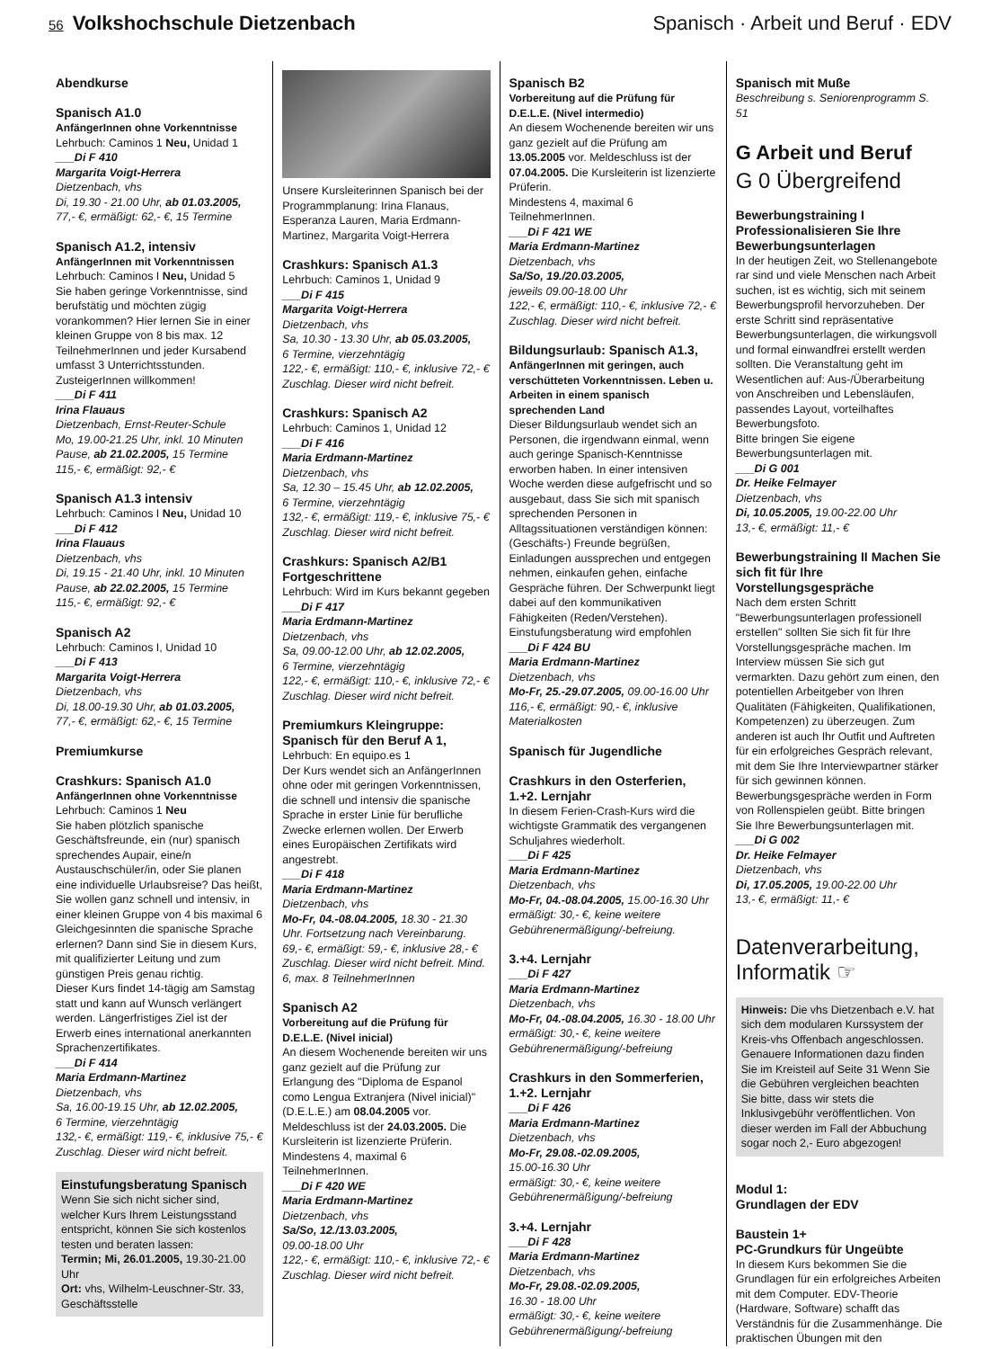56 Volkshochschule Dietzenbach Spanisch · Arbeit und Beruf · EDV
Abendkurse
Spanisch A1.0
AnfängerInnen ohne Vorkenntnisse
Lehrbuch: Caminos 1 Neu, Unidad 1
___Di F 410
Margarita Voigt-Herrera
Dietzenbach, vhs
Di, 19.30 - 21.00 Uhr, ab 01.03.2005,
77,- €, ermäßigt: 62,- €, 15 Termine
Spanisch A1.2, intensiv
AnfängerInnen mit Vorkenntnissen
Lehrbuch: Caminos I Neu, Unidad 5
Sie haben geringe Vorkenntnisse, sind berufstätig und möchten zügig vorankommen? Hier lernen Sie in einer kleinen Gruppe von 8 bis max. 12 TeilnehmerInnen und jeder Kursabend umfasst 3 Unterrichtsstunden. ZusteigerInnen willkommen!
___Di F 411
Irina Flauaus
Dietzenbach, Ernst-Reuter-Schule
Mo, 19.00-21.25 Uhr, inkl. 10 Minuten Pause, ab 21.02.2005, 15 Termine
115,- €, ermäßigt: 92,- €
Spanisch A1.3 intensiv
Lehrbuch: Caminos I Neu, Unidad 10
___Di F 412
Irina Flauaus
Dietzenbach, vhs
Di, 19.15 - 21.40 Uhr, inkl. 10 Minuten Pause, ab 22.02.2005, 15 Termine
115,- €, ermäßigt: 92,- €
Spanisch A2
Lehrbuch: Caminos I, Unidad 10
___Di F 413
Margarita Voigt-Herrera
Dietzenbach, vhs
Di, 18.00-19.30 Uhr, ab 01.03.2005,
77,- €, ermäßigt: 62,- €, 15 Termine
Premiumkurse
Crashkurs: Spanisch A1.0
AnfängerInnen ohne Vorkenntnisse
Lehrbuch: Caminos 1 Neu
Sie haben plötzlich spanische Geschäftsfreunde, ein (nur) spanisch sprechendes Aupair, eine/n Austauschschüler/in, oder Sie planen eine individuelle Urlaubsreise? Das heißt, Sie wollen ganz schnell und intensiv, in einer kleinen Gruppe von 4 bis maximal 6 Gleichgesinnten die spanische Sprache erlernen? Dann sind Sie in diesem Kurs, mit qualifizierter Leitung und zum günstigen Preis genau richtig.
Dieser Kurs findet 14-tägig am Samstag statt und kann auf Wunsch verlängert werden. Längerfristiges Ziel ist der Erwerb eines international anerkannten Sprachenzertifikates.
___Di F 414
Maria Erdmann-Martinez
Dietzenbach, vhs
Sa, 16.00-19.15 Uhr, ab 12.02.2005,
6 Termine, vierzehntägig
132,- €, ermäßigt: 119,- €, inklusive 75,- € Zuschlag. Dieser wird nicht befreit.
Einstufungsberatung Spanisch
Wenn Sie sich nicht sicher sind, welcher Kurs Ihrem Leistungsstand entspricht, können Sie sich kostenlos testen und beraten lassen:
Termin; Mi, 26.01.2005, 19.30-21.00 Uhr
Ort: vhs, Wilhelm-Leuschner-Str. 33, Geschäftsstelle
Unsere Kursleiterinnen Spanisch bei der Programmplanung: Irina Flanaus, Esperanza Lauren, Maria Erdmann-Martinez, Margarita Voigt-Herrera
Crashkurs: Spanisch A1.3
Lehrbuch: Caminos 1, Unidad 9
___Di F 415
Margarita Voigt-Herrera
Dietzenbach, vhs
Sa, 10.30 - 13.30 Uhr, ab 05.03.2005,
6 Termine, vierzehntägig
122,- €, ermäßigt: 110,- €, inklusive 72,- € Zuschlag. Dieser wird nicht befreit.
Crashkurs: Spanisch A2
Lehrbuch: Caminos 1, Unidad 12
___Di F 416
Maria Erdmann-Martinez
Dietzenbach, vhs
Sa, 12.30 – 15.45 Uhr, ab 12.02.2005,
6 Termine, vierzehntägig
132,- €, ermäßigt: 119,- €, inklusive 75,- € Zuschlag. Dieser wird nicht befreit.
Crashkurs: Spanisch A2/B1 Fortgeschrittene
Lehrbuch: Wird im Kurs bekannt gegeben
___Di F 417
Maria Erdmann-Martinez
Dietzenbach, vhs
Sa, 09.00-12.00 Uhr, ab 12.02.2005,
6 Termine, vierzehntägig
122,- €, ermäßigt: 110,- €, inklusive 72,- € Zuschlag. Dieser wird nicht befreit.
Premiumkurs Kleingruppe: Spanisch für den Beruf A 1,
Lehrbuch: En equipo.es 1
Der Kurs wendet sich an AnfängerInnen ohne oder mit geringen Vorkenntnissen, die schnell und intensiv die spanische Sprache in erster Linie für berufliche Zwecke erlernen wollen. Der Erwerb eines Europäischen Zertifikats wird angestrebt.
___Di F 418
Maria Erdmann-Martinez
Dietzenbach, vhs
Mo-Fr, 04.-08.04.2005, 18.30 - 21.30 Uhr. Fortsetzung nach Vereinbarung.
69,- €, ermäßigt: 59,- €, inklusive 28,- € Zuschlag. Dieser wird nicht befreit. Mind. 6, max. 8 TeilnehmerInnen
Spanisch A2
Vorbereitung auf die Prüfung für D.E.L.E. (Nivel inicial)
An diesem Wochenende bereiten wir uns ganz gezielt auf die Prüfung zur Erlangung des "Diploma de Espanol como Lengua Extranjera (Nivel inicial)" (D.E.L.E.) am 08.04.2005 vor. Meldeschluss ist der 24.03.2005. Die Kursleiterin ist lizenzierte Prüferin.
Mindestens 4, maximal 6 TeilnehmerInnen.
___Di F 420 WE
Maria Erdmann-Martinez
Dietzenbach, vhs
Sa/So, 12./13.03.2005,
09.00-18.00 Uhr
122,- €, ermäßigt: 110,- €, inklusive 72,- € Zuschlag. Dieser wird nicht befreit.
Spanisch B2
Vorbereitung auf die Prüfung für D.E.L.E. (Nivel intermedio)
An diesem Wochenende bereiten wir uns ganz gezielt auf die Prüfung am 13.05.2005 vor. Meldeschluss ist der 07.04.2005. Die Kursleiterin ist lizenzierte Prüferin.
Mindestens 4, maximal 6 TeilnehmerInnen.
___Di F 421 WE
Maria Erdmann-Martinez
Dietzenbach, vhs
Sa/So, 19./20.03.2005,
jeweils 09.00-18.00 Uhr
122,- €, ermäßigt: 110,- €, inklusive 72,- € Zuschlag. Dieser wird nicht befreit.
Bildungsurlaub: Spanisch A1.3,
AnfängerInnen mit geringen, auch verschütteten Vorkenntnissen. Leben u. Arbeiten in einem spanisch sprechenden Land
Dieser Bildungsurlaub wendet sich an Personen, die irgendwann einmal, wenn auch geringe Spanisch-Kenntnisse erworben haben. In einer intensiven Woche werden diese aufgefrischt und so ausgebaut, dass Sie sich mit spanisch sprechenden Personen in Alltagssituationen verständigen können: (Geschäfts-) Freunde begrüßen, Einladungen aussprechen und entgegen nehmen, einkaufen gehen, einfache Gespräche führen. Der Schwerpunkt liegt dabei auf den kommunikativen Fähigkeiten (Reden/Verstehen). Einstufungsberatung wird empfohlen
___Di F 424 BU
Maria Erdmann-Martinez
Dietzenbach, vhs
Mo-Fr, 25.-29.07.2005, 09.00-16.00 Uhr
116,- €, ermäßigt: 90,- €, inklusive Materialkosten
Spanisch für Jugendliche
Crashkurs in den Osterferien, 1.+2. Lernjahr
In diesem Ferien-Crash-Kurs wird die wichtigste Grammatik des vergangenen Schuljahres wiederholt.
___Di F 425
Maria Erdmann-Martinez
Dietzenbach, vhs
Mo-Fr, 04.-08.04.2005, 15.00-16.30 Uhr
ermäßigt: 30,- €, keine weitere Gebührenermäßigung/-befreiung.
3.+4. Lernjahr
___Di F 427
Maria Erdmann-Martinez
Dietzenbach, vhs
Mo-Fr, 04.-08.04.2005, 16.30 - 18.00 Uhr
ermäßigt: 30,- €, keine weitere Gebührenermäßigung/-befreiung
Crashkurs in den Sommerferien, 1.+2. Lernjahr
___Di F 426
Maria Erdmann-Martinez
Dietzenbach, vhs
Mo-Fr, 29.08.-02.09.2005,
15.00-16.30 Uhr
ermäßigt: 30,- €, keine weitere Gebührenermäßigung/-befreiung
3.+4. Lernjahr
___Di F 428
Maria Erdmann-Martinez
Dietzenbach, vhs
Mo-Fr, 29.08.-02.09.2005,
16.30 - 18.00 Uhr
ermäßigt: 30,- €, keine weitere Gebührenermäßigung/-befreiung
Spanisch mit Muße
Beschreibung s. Seniorenprogramm S. 51
G Arbeit und Beruf
G 0 Übergreifend
Bewerbungstraining I Professionalisieren Sie Ihre Bewerbungsunterlagen
In der heutigen Zeit, wo Stellenangebote rar sind und viele Menschen nach Arbeit suchen, ist es wichtig, sich mit seinem Bewerbungsprofil hervorzuheben. Der erste Schritt sind repräsentative Bewerbungsunterlagen, die wirkungsvoll und formal einwandfrei erstellt werden sollten. Die Veranstaltung geht im Wesentlichen auf: Aus-/Überarbeitung von Anschreiben und Lebensläufen, passendes Layout, vorteilhaftes Bewerbungsfoto.
Bitte bringen Sie eigene Bewerbungsunterlagen mit.
___Di G 001
Dr. Heike Felmayer
Dietzenbach, vhs
Di, 10.05.2005, 19.00-22.00 Uhr
13,- €, ermäßigt: 11,- €
Bewerbungstraining II Machen Sie sich fit für Ihre Vorstellungsgespräche
Nach dem ersten Schritt "Bewerbungsunterlagen professionell erstellen" sollten Sie sich fit für Ihre Vorstellungsgespräche machen. Im Interview müssen Sie sich gut vermarkten. Dazu gehört zum einen, den potentiellen Arbeitgeber von Ihren Qualitäten (Fähigkeiten, Qualifikationen, Kompetenzen) zu überzeugen. Zum anderen ist auch Ihr Outfit und Auftreten für ein erfolgreiches Gespräch relevant, mit dem Sie Ihre Interviewpartner stärker für sich gewinnen können.
Bewerbungsgespräche werden in Form von Rollenspielen geübt. Bitte bringen Sie Ihre Bewerbungsunterlagen mit.
___Di G 002
Dr. Heike Felmayer
Dietzenbach, vhs
Di, 17.05.2005, 19.00-22.00 Uhr
13,- €, ermäßigt: 11,- €
Datenverarbeitung, Informatik ☞
Hinweis: Die vhs Dietzenbach e.V. hat sich dem modularen Kurssystem der Kreis-vhs Offenbach angeschlossen. Genauere Informationen dazu finden Sie im Kreisteil auf Seite 31 Wenn Sie die Gebühren vergleichen beachten Sie bitte, dass wir stets die Inklusivgebühr veröffentlichen. Von dieser werden im Fall der Abbuchung sogar noch 2,- Euro abgezogen!
Modul 1:
Grundlagen der EDV
Baustein 1+
PC-Grundkurs für Ungeübte
In diesem Kurs bekommen Sie die Grundlagen für ein erfolgreiches Arbeiten mit dem Computer. EDV-Theorie (Hardware, Software) schafft das Verständnis für die Zusammenhänge. Die praktischen Übungen mit den